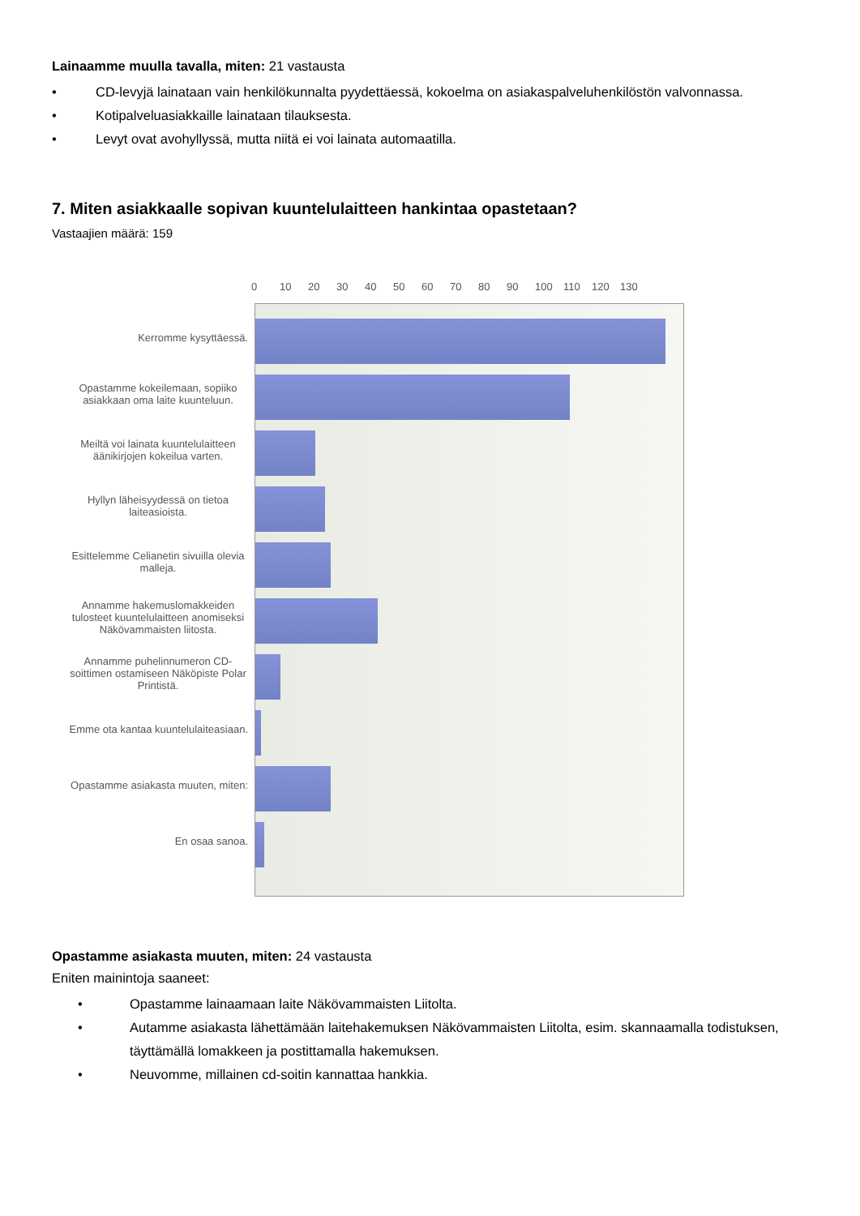Lainaamme muulla tavalla, miten: 21 vastausta
• CD-levyjä lainataan vain henkilökunnalta pyydettäessä, kokoelma on asiakaspalveluhenkilöstön valvonnassa.
• Kotipalveluasiakkaille lainataan tilauksesta.
• Levyt ovat avohyllyssä, mutta niitä ei voi lainata automaatilla.
7. Miten asiakkaalle sopivan kuuntelulaitteen hankintaa opastetaan?
Vastaajien määrä: 159
Kerromme kysyttäessä.
Opastamme kokeilemaan, sopiiko asiakkaan oma laite kuunteluun.
Meiltä voi lainata kuuntelulaitteen äänikirjojen kokeilua varten.
Hyllyn läheisyydessä on tietoa laiteasioista.
Esittelemme Celianetin sivuilla olevia malleja.
Annamme hakemuslomakkeiden tulosteet kuuntelulaitteen anomiseksi Näkövammaisten liitosta.
Annamme puhelinnumeron CD-soittimen ostamiseen Näköpiste Polar Printistä.
Emme ota kantaa kuuntelulaiteasiaan.
Opastamme asiakasta muuten, miten:
En osaa sanoa.
0 10 20 30 40 50 60 70 80 90 100 110 120 130
Opastamme asiakasta muuten, miten: 24 vastausta
Eniten mainintoja saaneet:
• Opastamme lainaamaan laite Näkövammaisten Liitolta.
• Autamme asiakasta lähettämään laitehakemuksen Näkövammaisten Liitolta, esim. skannaamalla todistuksen, täyttämällä lomakkeen ja postittamalla hakemuksen.
• Neuvomme, millainen cd-soitin kannattaa hankkia.